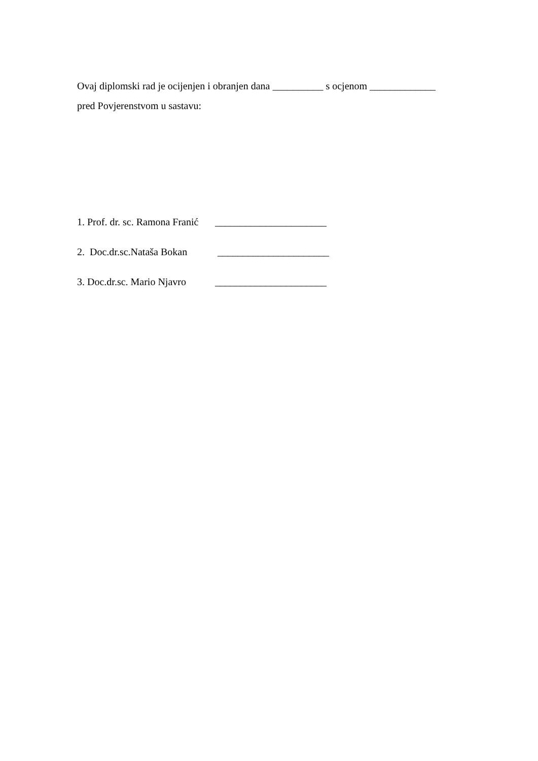Ovaj diplomski rad je ocijenjen i obranjen dana __________ s ocjenom _____________
pred Povjerenstvom u sastavu:
1. Prof. dr. sc. Ramona Franić ______________________
2. Doc.dr.sc.Nataša Bokan ______________________
3. Doc.dr.sc. Mario Njavro ______________________